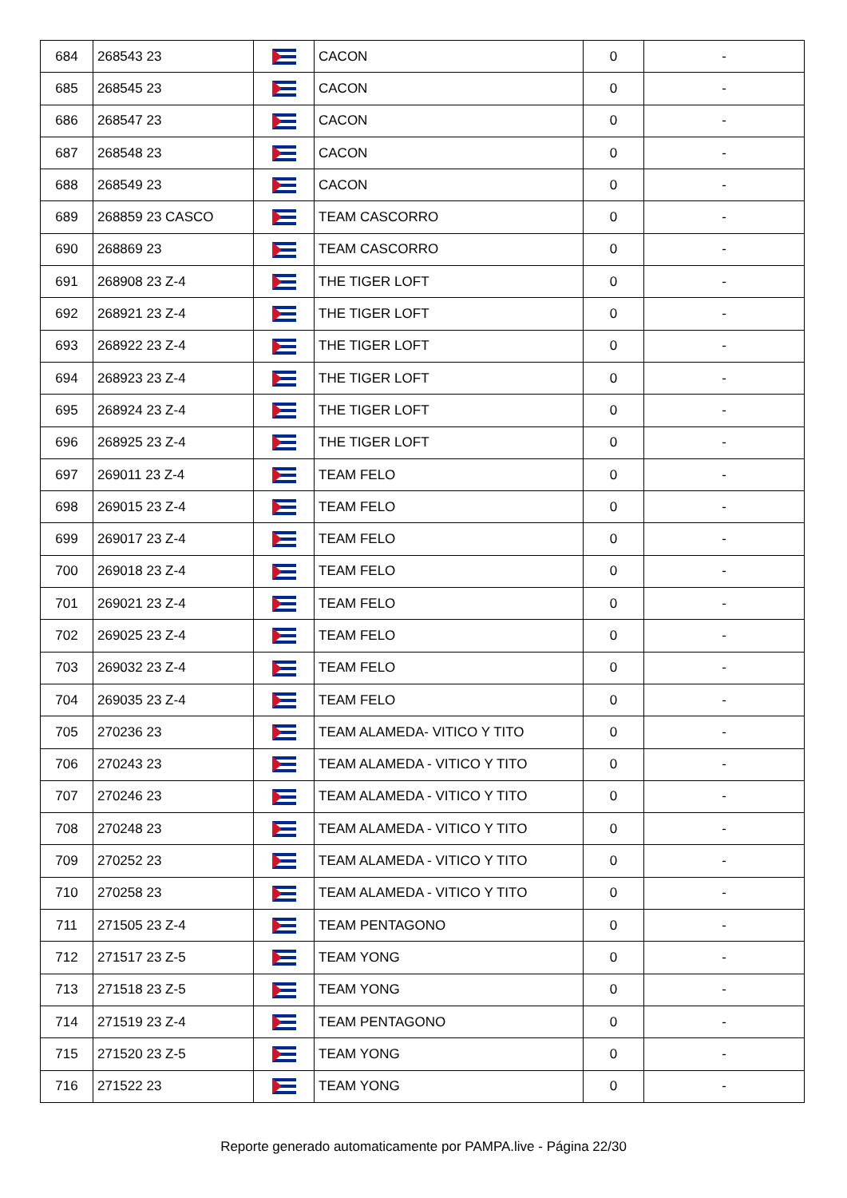| 684 | 268543 23 | | CACON | 0 | - |
| 685 | 268545 23 | | CACON | 0 | - |
| 686 | 268547 23 | | CACON | 0 | - |
| 687 | 268548 23 | | CACON | 0 | - |
| 688 | 268549 23 | | CACON | 0 | - |
| 689 | 268859 23 CASCO | | TEAM CASCORRO | 0 | - |
| 690 | 268869 23 | | TEAM CASCORRO | 0 | - |
| 691 | 268908 23 Z-4 | | THE TIGER LOFT | 0 | - |
| 692 | 268921 23 Z-4 | | THE TIGER LOFT | 0 | - |
| 693 | 268922 23 Z-4 | | THE TIGER LOFT | 0 | - |
| 694 | 268923 23 Z-4 | | THE TIGER LOFT | 0 | - |
| 695 | 268924 23 Z-4 | | THE TIGER LOFT | 0 | - |
| 696 | 268925 23 Z-4 | | THE TIGER LOFT | 0 | - |
| 697 | 269011 23 Z-4 | | TEAM FELO | 0 | - |
| 698 | 269015 23 Z-4 | | TEAM FELO | 0 | - |
| 699 | 269017 23 Z-4 | | TEAM FELO | 0 | - |
| 700 | 269018 23 Z-4 | | TEAM FELO | 0 | - |
| 701 | 269021 23 Z-4 | | TEAM FELO | 0 | - |
| 702 | 269025 23 Z-4 | | TEAM FELO | 0 | - |
| 703 | 269032 23 Z-4 | | TEAM FELO | 0 | - |
| 704 | 269035 23 Z-4 | | TEAM FELO | 0 | - |
| 705 | 270236 23 | | TEAM ALAMEDA- VITICO Y TITO | 0 | - |
| 706 | 270243 23 | | TEAM ALAMEDA - VITICO Y TITO | 0 | - |
| 707 | 270246 23 | | TEAM ALAMEDA - VITICO Y TITO | 0 | - |
| 708 | 270248 23 | | TEAM ALAMEDA - VITICO Y TITO | 0 | - |
| 709 | 270252 23 | | TEAM ALAMEDA - VITICO Y TITO | 0 | - |
| 710 | 270258 23 | | TEAM ALAMEDA - VITICO Y TITO | 0 | - |
| 711 | 271505 23 Z-4 | | TEAM PENTAGONO | 0 | - |
| 712 | 271517 23 Z-5 | | TEAM YONG | 0 | - |
| 713 | 271518 23 Z-5 | | TEAM YONG | 0 | - |
| 714 | 271519 23 Z-4 | | TEAM PENTAGONO | 0 | - |
| 715 | 271520 23 Z-5 | | TEAM YONG | 0 | - |
| 716 | 271522 23 | | TEAM YONG | 0 | - |
Reporte generado automaticamente por PAMPA.live - Página 22/30